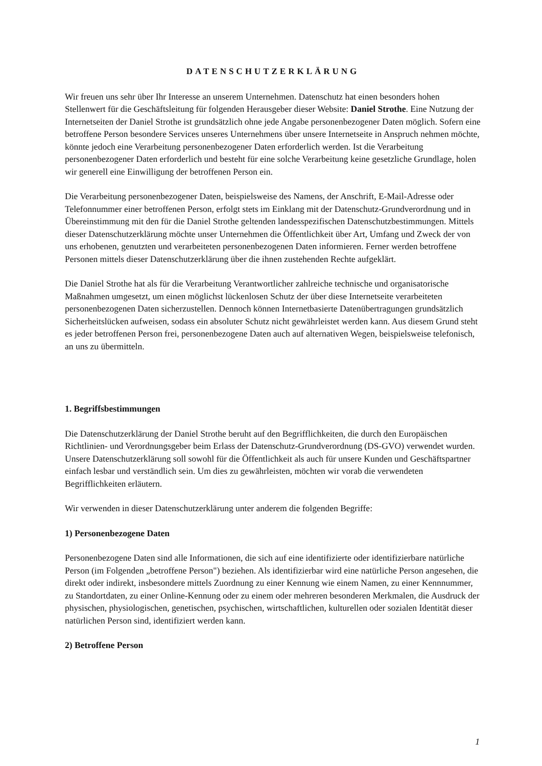DATENSCHUTZERKLÄRUNG
Wir freuen uns sehr über Ihr Interesse an unserem Unternehmen. Datenschutz hat einen besonders hohen Stellenwert für die Geschäftsleitung für folgenden Herausgeber dieser Website: Daniel Strothe. Eine Nutzung der Internetseiten der Daniel Strothe ist grundsätzlich ohne jede Angabe personenbezogener Daten möglich. Sofern eine betroffene Person besondere Services unseres Unternehmens über unsere Internetseite in Anspruch nehmen möchte, könnte jedoch eine Verarbeitung personenbezogener Daten erforderlich werden. Ist die Verarbeitung personenbezogener Daten erforderlich und besteht für eine solche Verarbeitung keine gesetzliche Grundlage, holen wir generell eine Einwilligung der betroffenen Person ein.
Die Verarbeitung personenbezogener Daten, beispielsweise des Namens, der Anschrift, E-Mail-Adresse oder Telefonnummer einer betroffenen Person, erfolgt stets im Einklang mit der Datenschutz-Grundverordnung und in Übereinstimmung mit den für die Daniel Strothe geltenden landesspezifischen Datenschutzbestimmungen. Mittels dieser Datenschutzerklärung möchte unser Unternehmen die Öffentlichkeit über Art, Umfang und Zweck der von uns erhobenen, genutzten und verarbeiteten personenbezogenen Daten informieren. Ferner werden betroffene Personen mittels dieser Datenschutzerklärung über die ihnen zustehenden Rechte aufgeklärt.
Die Daniel Strothe hat als für die Verarbeitung Verantwortlicher zahlreiche technische und organisatorische Maßnahmen umgesetzt, um einen möglichst lückenlosen Schutz der über diese Internetseite verarbeiteten personenbezogenen Daten sicherzustellen. Dennoch können Internetbasierte Datenübertragungen grundsätzlich Sicherheitslücken aufweisen, sodass ein absoluter Schutz nicht gewährleistet werden kann. Aus diesem Grund steht es jeder betroffenen Person frei, personenbezogene Daten auch auf alternativen Wegen, beispielsweise telefonisch, an uns zu übermitteln.
1. Begriffsbestimmungen
Die Datenschutzerklärung der Daniel Strothe beruht auf den Begrifflichkeiten, die durch den Europäischen Richtlinien- und Verordnungsgeber beim Erlass der Datenschutz-Grundverordnung (DS-GVO) verwendet wurden. Unsere Datenschutzerklärung soll sowohl für die Öffentlichkeit als auch für unsere Kunden und Geschäftspartner einfach lesbar und verständlich sein. Um dies zu gewährleisten, möchten wir vorab die verwendeten Begrifflichkeiten erläutern.
Wir verwenden in dieser Datenschutzerklärung unter anderem die folgenden Begriffe:
1) Personenbezogene Daten
Personenbezogene Daten sind alle Informationen, die sich auf eine identifizierte oder identifizierbare natürliche Person (im Folgenden „betroffene Person") beziehen. Als identifizierbar wird eine natürliche Person angesehen, die direkt oder indirekt, insbesondere mittels Zuordnung zu einer Kennung wie einem Namen, zu einer Kennnummer, zu Standortdaten, zu einer Online-Kennung oder zu einem oder mehreren besonderen Merkmalen, die Ausdruck der physischen, physiologischen, genetischen, psychischen, wirtschaftlichen, kulturellen oder sozialen Identität dieser natürlichen Person sind, identifiziert werden kann.
2) Betroffene Person
1